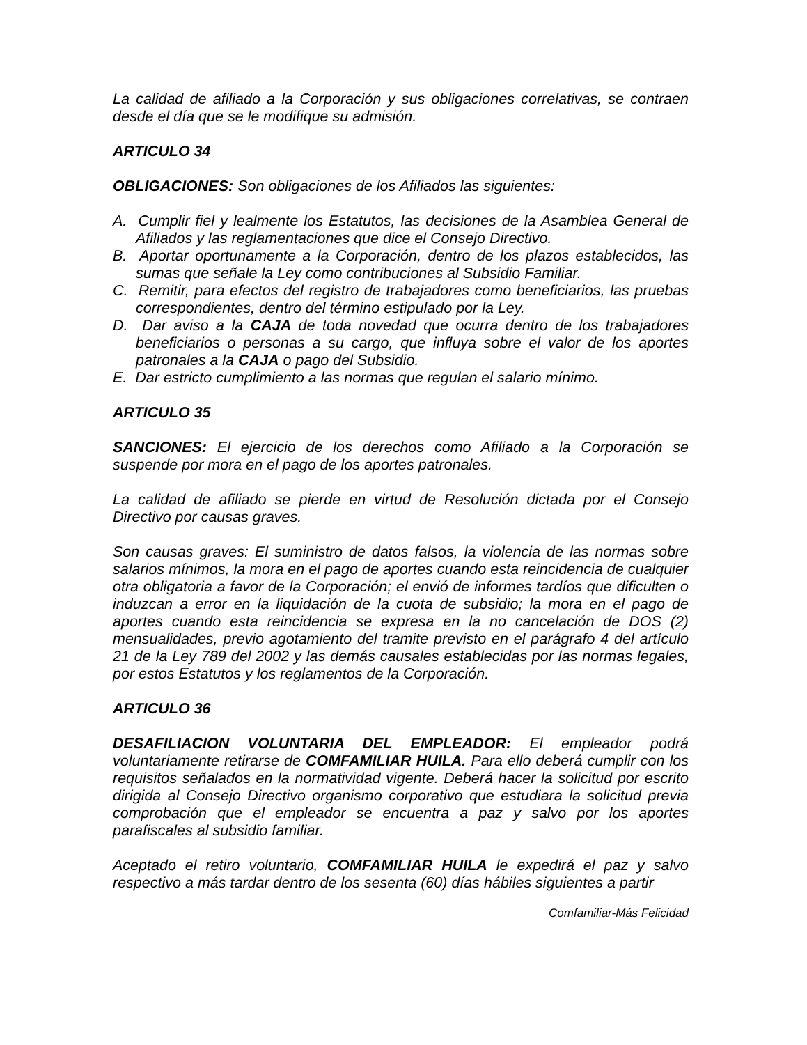La calidad de afiliado a la Corporación y sus obligaciones correlativas, se contraen desde el día que se le modifique su admisión.
ARTICULO 34
OBLIGACIONES: Son obligaciones de los Afiliados las siguientes:
A. Cumplir fiel y lealmente los Estatutos, las decisiones de la Asamblea General de Afiliados y las reglamentaciones que dice el Consejo Directivo.
B. Aportar oportunamente a la Corporación, dentro de los plazos establecidos, las sumas que señale la Ley como contribuciones al Subsidio Familiar.
C. Remitir, para efectos del registro de trabajadores como beneficiarios, las pruebas correspondientes, dentro del término estipulado por la Ley.
D. Dar aviso a la CAJA de toda novedad que ocurra dentro de los trabajadores beneficiarios o personas a su cargo, que influya sobre el valor de los aportes patronales a la CAJA o pago del Subsidio.
E. Dar estricto cumplimiento a las normas que regulan el salario mínimo.
ARTICULO 35
SANCIONES: El ejercicio de los derechos como Afiliado a la Corporación se suspende por mora en el pago de los aportes patronales.
La calidad de afiliado se pierde en virtud de Resolución dictada por el Consejo Directivo por causas graves.
Son causas graves: El suministro de datos falsos, la violencia de las normas sobre salarios mínimos, la mora en el pago de aportes cuando esta reincidencia de cualquier otra obligatoria a favor de la Corporación; el envió de informes tardíos que dificulten o induzcan a error en la liquidación de la cuota de subsidio; la mora en el pago de aportes cuando esta reincidencia se expresa en la no cancelación de DOS (2) mensualidades, previo agotamiento del tramite previsto en el parágrafo 4 del artículo 21 de la Ley 789 del 2002 y las demás causales establecidas por las normas legales, por estos Estatutos y los reglamentos de la Corporación.
ARTICULO 36
DESAFILIACION VOLUNTARIA DEL EMPLEADOR: El empleador podrá voluntariamente retirarse de COMFAMILIAR HUILA. Para ello deberá cumplir con los requisitos señalados en la normatividad vigente. Deberá hacer la solicitud por escrito dirigida al Consejo Directivo organismo corporativo que estudiara la solicitud previa comprobación que el empleador se encuentra a paz y salvo por los aportes parafiscales al subsidio familiar.
Aceptado el retiro voluntario, COMFAMILIAR HUILA le expedirá el paz y salvo respectivo a más tardar dentro de los sesenta (60) días hábiles siguientes a partir
Comfamiliar-Más Felicidad